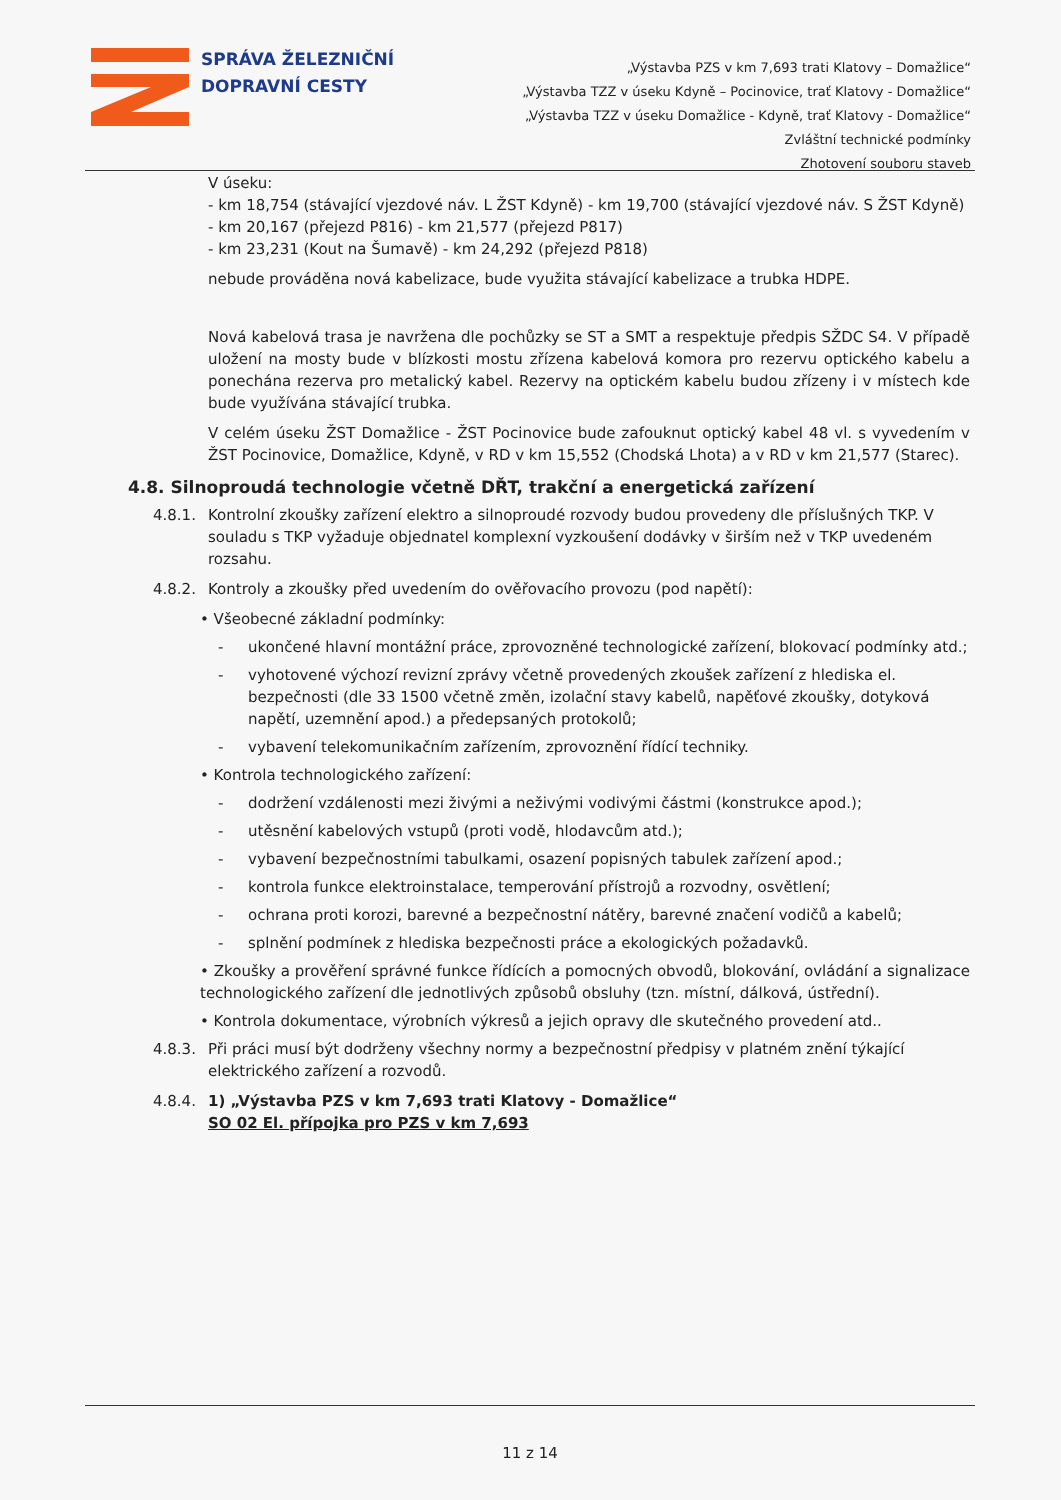SPRÁVA ŽELEZNIČNÍ
DOPRAVNÍ CESTY
„Výstavba PZS v km 7,693 trati Klatovy – Domažlice“
„Výstavba TZZ v úseku Kdyně – Pocinovice, trať Klatovy - Domažlice“
„Výstavba TZZ v úseku Domažlice - Kdyně, trať Klatovy - Domažlice“
Zvláštní technické podmínky
Zhotovení souboru staveb
V úseku:
- km 18,754 (stávající vjezdové náv. L ŽST Kdyně) - km 19,700 (stávající vjezdové náv. S ŽST Kdyně)
- km 20,167 (přejezd P816) - km 21,577 (přejezd P817)
- km 23,231 (Kout na Šumavě) - km 24,292 (přejezd P818)
nebude prováděna nová kabelizace, bude využita stávající kabelizace a trubka HDPE.
Nová kabelová trasa je navržena dle pochůzky se ST a SMT a respektuje předpis SŽDC S4. V případě uložení na mosty bude v blízkosti mostu zřízena kabelová komora pro rezervu optického kabelu a ponechána rezerva pro metalický kabel. Rezervy na optickém kabelu budou zřízeny i v místech kde bude využívána stávající trubka.
V celém úseku ŽST Domažlice - ŽST Pocinovice bude zafouknut optický kabel 48 vl. s vyvedením v ŽST Pocinovice, Domažlice, Kdyně, v RD v km 15,552 (Chodská Lhota) a v RD v km 21,577 (Starec).
4.8. Silnoproudá technologie včetně DŘT, trakční a energetická zařízení
4.8.1. Kontrolní zkoušky zařízení elektro a silnoproudé rozvody budou provedeny dle příslušných TKP. V souladu s TKP vyžaduje objednatel komplexní vyzkoušení dodávky v širším než v TKP uvedeném rozsahu.
4.8.2. Kontroly a zkoušky před uvedením do ověřovacího provozu (pod napětí):
• Všeobecné základní podmínky:
- ukončené hlavní montážní práce, zprovozněné technologické zařízení, blokovací podmínky atd.;
- vyhotovené výchozí revizní zprávy včetně provedených zkoušek zařízení z hlediska el. bezpečnosti (dle 33 1500 včetně změn, izolační stavy kabelů, napěťové zkoušky, dotyková napětí, uzemnění apod.) a předepsaných protokolů;
- vybavení telekomunikačním zařízením, zprovoznění řídící techniky.
• Kontrola technologického zařízení:
- dodržení vzdálenosti mezi živými a neživými vodivými částmi (konstrukce apod.);
- utěsnění kabelových vstupů (proti vodě, hlodavcům atd.);
- vybavení bezpečnostními tabulkami, osazení popisných tabulek zařízení apod.;
- kontrola funkce elektroinstalace, temperování přístrojů a rozvodny, osvětlení;
- ochrana proti korozi, barevné a bezpečnostní nátěry, barevné značení vodičů a kabelů;
- splnění podmínek z hlediska bezpečnosti práce a ekologických požadavků.
• Zkoušky a prověření správné funkce řídících a pomocných obvodů, blokování, ovládání a signalizace technologického zařízení dle jednotlivých způsobů obsluhy (tzn. místní, dálková, ústřední).
• Kontrola dokumentace, výrobních výkresů a jejich opravy dle skutečného provedení atd..
4.8.3. Při práci musí být dodrženy všechny normy a bezpečnostní předpisy v platném znění týkající elektrického zařízení a rozvodů.
4.8.4. 1) „Výstavba PZS v km 7,693 trati Klatovy - Domažlice“
SO 02 El. přípojka pro PZS v km 7,693
11 z 14